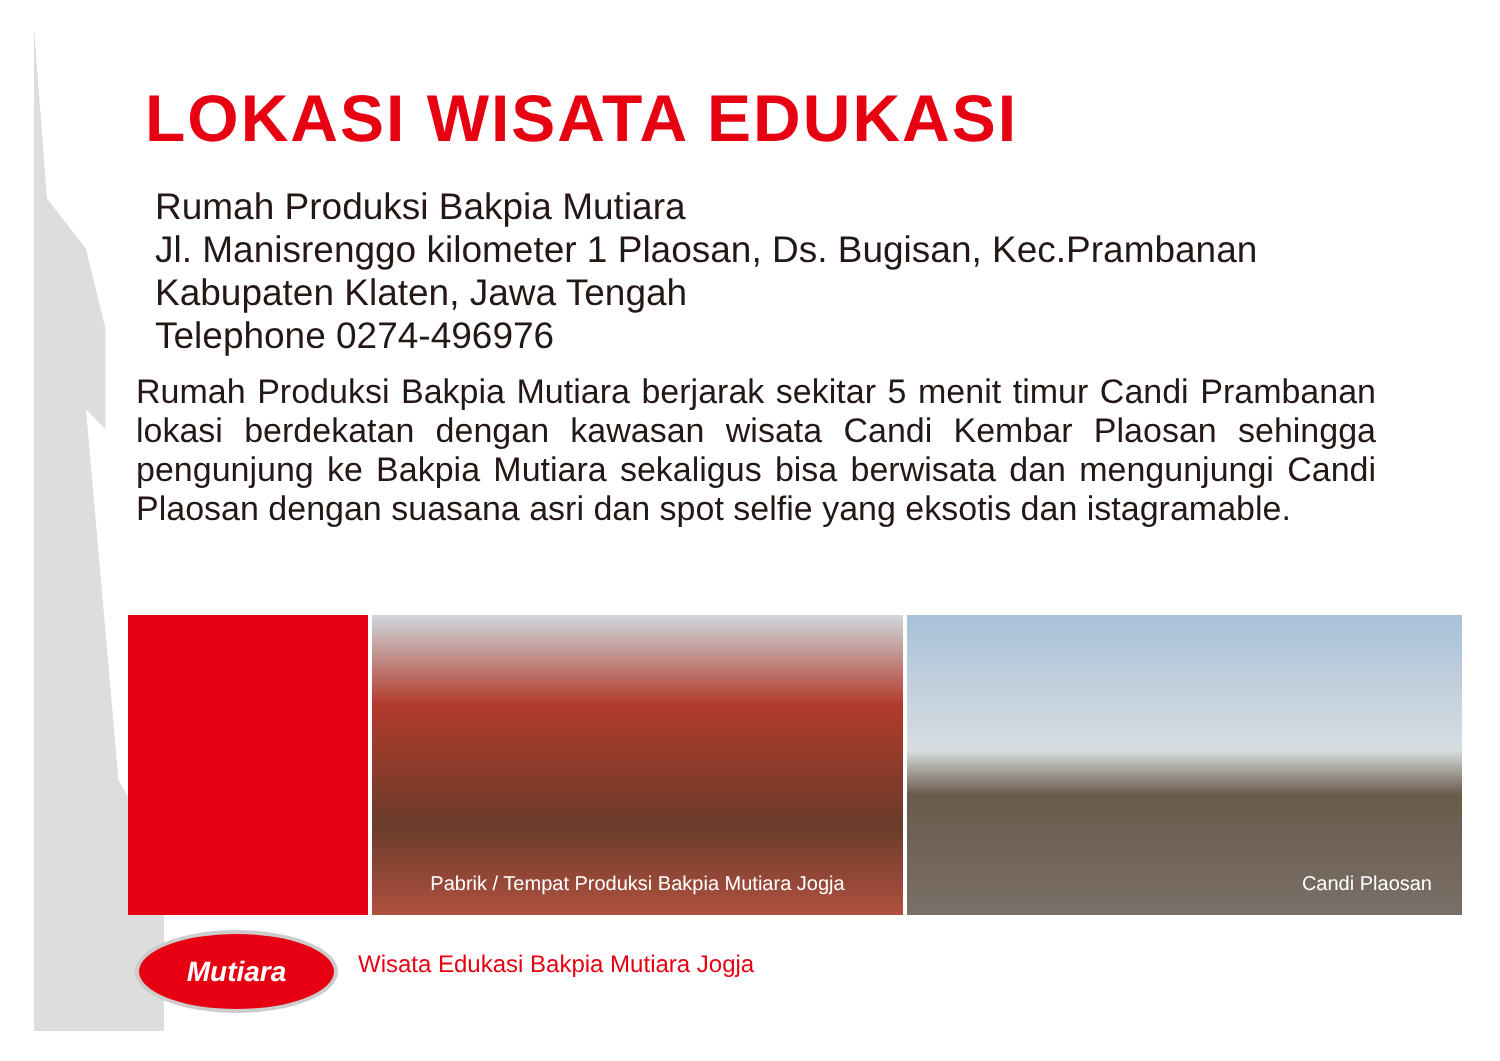LOKASI WISATA EDUKASI
Rumah Produksi Bakpia Mutiara
Jl. Manisrenggo kilometer 1 Plaosan, Ds. Bugisan, Kec.Prambanan
Kabupaten Klaten, Jawa Tengah
Telephone 0274-496976
Rumah Produksi Bakpia Mutiara berjarak sekitar 5 menit timur Candi Prambanan lokasi berdekatan dengan kawasan wisata Candi Kembar Plaosan sehingga pengunjung ke Bakpia Mutiara sekaligus bisa berwisata dan mengunjungi Candi Plaosan dengan suasana asri dan spot selfie yang eksotis dan istagramable.
Pabrik / Tempat Produksi Bakpia Mutiara Jogja
Candi Plaosan
Mutiara
Wisata Edukasi Bakpia Mutiara Jogja